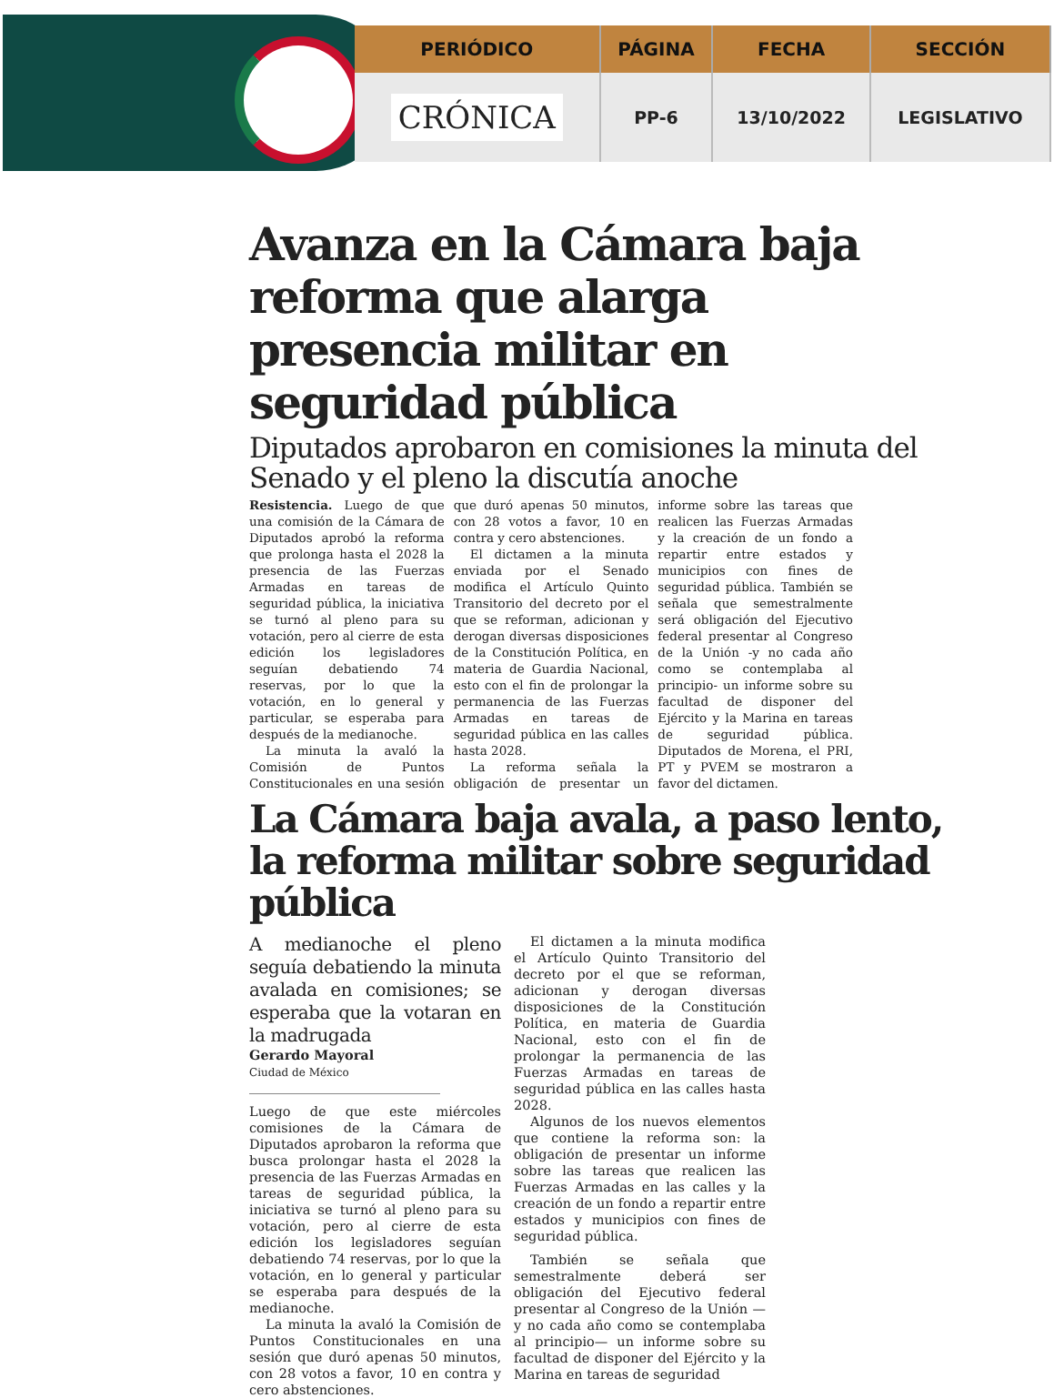| PERIÓDICO | PÁGINA | FECHA | SECCIÓN |
| --- | --- | --- | --- |
| CRÓNICA | PP-6 | 13/10/2022 | LEGISLATIVO |
Avanza en la Cámara baja reforma que alarga presencia militar en seguridad pública
Diputados aprobaron en comisiones la minuta del Senado y el pleno la discutía anoche
Resistencia. Luego de que una comisión de la Cámara de Diputados aprobó la reforma que prolonga hasta el 2028 la presencia de las Fuerzas Armadas en tareas de seguridad pública, la iniciativa se turnó al pleno para su votación, pero al cierre de esta edición los legisladores seguían debatiendo 74 reservas, por lo que la votación, en lo general y particular, se esperaba para después de la medianoche.
La minuta la avaló la Comisión de Puntos Constitucionales en una sesión que duró apenas 50 minutos, con 28 votos a favor, 10 en contra y cero abstenciones.
El dictamen a la minuta enviada por el Senado modifica el Artículo Quinto Transitorio del decreto por el que se reforman, adicionan y derogan diversas disposiciones de la Constitución Política, en materia de Guardia Nacional, esto con el fin de prolongar la permanencia de las Fuerzas Armadas en tareas de seguridad pública en las calles hasta 2028.
La reforma señala la obligación de presentar un informe sobre las tareas que realicen las Fuerzas Armadas y la creación de un fondo a repartir entre estados y municipios con fines de seguridad pública. También se señala que semestralmente será obligación del Ejecutivo federal presentar al Congreso de la Unión -y no cada año como se contemplaba al principio- un informe sobre su facultad de disponer del Ejército y la Marina en tareas de seguridad pública. Diputados de Morena, el PRI, PT y PVEM se mostraron a favor del dictamen.
La Cámara baja avala, a paso lento, la reforma militar sobre seguridad pública
A medianoche el pleno seguía debatiendo la minuta avalada en comisiones; se esperaba que la votaran en la madrugada
Gerardo Mayoral
Ciudad de México
Luego de que este miércoles comisiones de la Cámara de Diputados aprobaron la reforma que busca prolongar hasta el 2028 la presencia de las Fuerzas Armadas en tareas de seguridad pública, la iniciativa se turnó al pleno para su votación, pero al cierre de esta edición los legisladores seguían debatiendo 74 reservas, por lo que la votación, en lo general y particular se esperaba para después de la medianoche.
La minuta la avaló la Comisión de Puntos Constitucionales en una sesión que duró apenas 50 minutos, con 28 votos a favor, 10 en contra y cero abstenciones.
El dictamen a la minuta modifica el Artículo Quinto Transitorio del decreto por el que se reforman, adicionan y derogan diversas disposiciones de la Constitución Política, en materia de Guardia Nacional, esto con el fin de prolongar la permanencia de las Fuerzas Armadas en tareas de seguridad pública en las calles hasta 2028.
Algunos de los nuevos elementos que contiene la reforma son: la obligación de presentar un informe sobre las tareas que realicen las Fuerzas Armadas en las calles y la creación de un fondo a repartir entre estados y municipios con fines de seguridad pública.
También se señala que semestralmente deberá ser obligación del Ejecutivo federal presentar al Congreso de la Unión —y no cada año como se contemplaba al principio— un informe sobre su facultad de disponer del Ejército y la Marina en tareas de seguridad